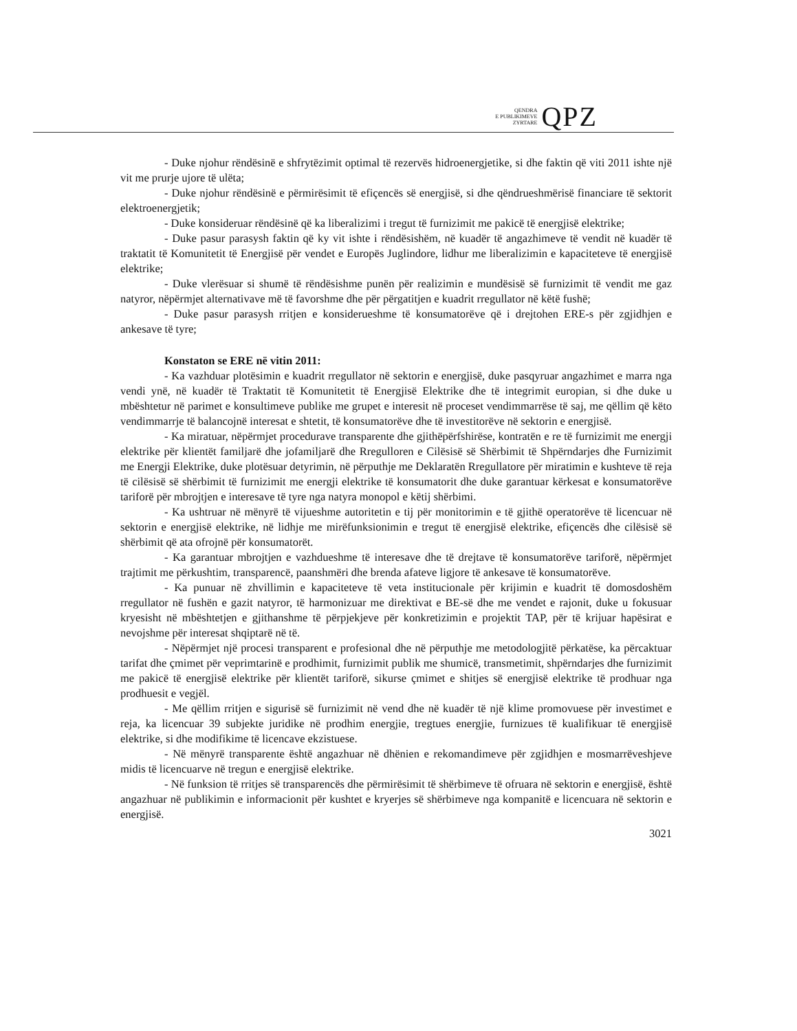QENDRA
E PUBLIKIMEVE
ZYRTARE
QPZ
- Duke njohur rëndësinë e shfrytëzimit optimal të rezervës hidroenergjetike, si dhe faktin që viti 2011 ishte një vit me prurje ujore të ulëta;
- Duke njohur rëndësinë e përmirësimit të efiçencës së energjisë, si dhe qëndrueshmërisë financiare të sektorit elektroenergjetik;
- Duke konsideruar rëndësinë që ka liberalizimi i tregut të furnizimit me pakicë të energjisë elektrike;
- Duke pasur parasysh faktin që ky vit ishte i rëndësishëm, në kuadër të angazhimeve të vendit në kuadër të traktatit të Komunitetit të Energjisë për vendet e Europës Juglindore, lidhur me liberalizimin e kapaciteteve të energjisë elektrike;
- Duke vlerësuar si shumë të rëndësishme punën për realizimin e mundësisë së furnizimit të vendit me gaz natyror, nëpërmjet alternativave më të favorshme dhe për përgatitjen e kuadrit rregullator në këtë fushë;
- Duke pasur parasysh rritjen e konsiderueshme të konsumatorëve që i drejtohen ERE-s për zgjidhjen e ankesave të tyre;
Konstaton se ERE në vitin 2011:
- Ka vazhduar plotësimin e kuadrit rregullator në sektorin e energjisë, duke pasqyruar angazhimet e marra nga vendi ynë, në kuadër të Traktatit të Komunitetit të Energjisë Elektrike dhe të integrimit europian, si dhe duke u mbështetur në parimet e konsultimeve publike me grupet e interesit në proceset vendimmarrëse të saj, me qëllim që këto vendimmarrje të balancojnë interesat e shtetit, të konsumatorëve dhe të investitorëve në sektorin e energjisë.
- Ka miratuar, nëpërmjet procedurave transparente dhe gjithëpërfshirëse, kontratën e re të furnizimit me energji elektrike për klientët familjarë dhe jofamiljarë dhe Rregulloren e Cilësisë së Shërbimit të Shpërndarjes dhe Furnizimit me Energji Elektrike, duke plotësuar detyrimin, në përputhje me Deklaratën Rregullatore për miratimin e kushteve të reja të cilësisë së shërbimit të furnizimit me energji elektrike të konsumatorit dhe duke garantuar kërkesat e konsumatorëve tariforë për mbrojtjen e interesave të tyre nga natyra monopol e këtij shërbimi.
- Ka ushtruar në mënyrë të vijueshme autoritetin e tij për monitorimin e të gjithë operatorëve të licencuar në sektorin e energjisë elektrike, në lidhje me mirëfunksionimin e tregut të energjisë elektrike, efiçencës dhe cilësisë së shërbimit që ata ofrojnë për konsumatorët.
- Ka garantuar mbrojtjen e vazhdueshme të interesave dhe të drejtave të konsumatorëve tariforë, nëpërmjet trajtimit me përkushtim, transparencë, paanshmëri dhe brenda afateve ligjore të ankesave të konsumatorëve.
- Ka punuar në zhvillimin e kapaciteteve të veta institucionale për krijimin e kuadrit të domosdoshëm rregullator në fushën e gazit natyror, të harmonizuar me direktivat e BE-së dhe me vendet e rajonit, duke u fokusuar kryesisht në mbështetjen e gjithanshme të përpjekjeve për konkretizimin e projektit TAP, për të krijuar hapësirat e nevojshme për interesat shqiptarë në të.
- Nëpërmjet një procesi transparent e profesional dhe në përputhje me metodologjitë përkatëse, ka përcaktuar tarifat dhe çmimet për veprimtarinë e prodhimit, furnizimit publik me shumicë, transmetimit, shpërndarjes dhe furnizimit me pakicë të energjisë elektrike për klientët tariforë, sikurse çmimet e shitjes së energjisë elektrike të prodhuar nga prodhuesit e vegjël.
- Me qëllim rritjen e sigurisë së furnizimit në vend dhe në kuadër të një klime promovuese për investimet e reja, ka licencuar 39 subjekte juridike në prodhim energjie, tregtues energjie, furnizues të kualifikuar të energjisë elektrike, si dhe modifikime të licencave ekzistuese.
- Në mënyrë transparente është angazhuar në dhënien e rekomandimeve për zgjidhjen e mosmarrëveshjeve midis të licencuarve në tregun e energjisë elektrike.
- Në funksion të rritjes së transparencës dhe përmirësimit të shërbimeve të ofruara në sektorin e energjisë, është angazhuar në publikimin e informacionit për kushtet e kryerjes së shërbimeve nga kompanitë e licencuara në sektorin e energjisë.
3021